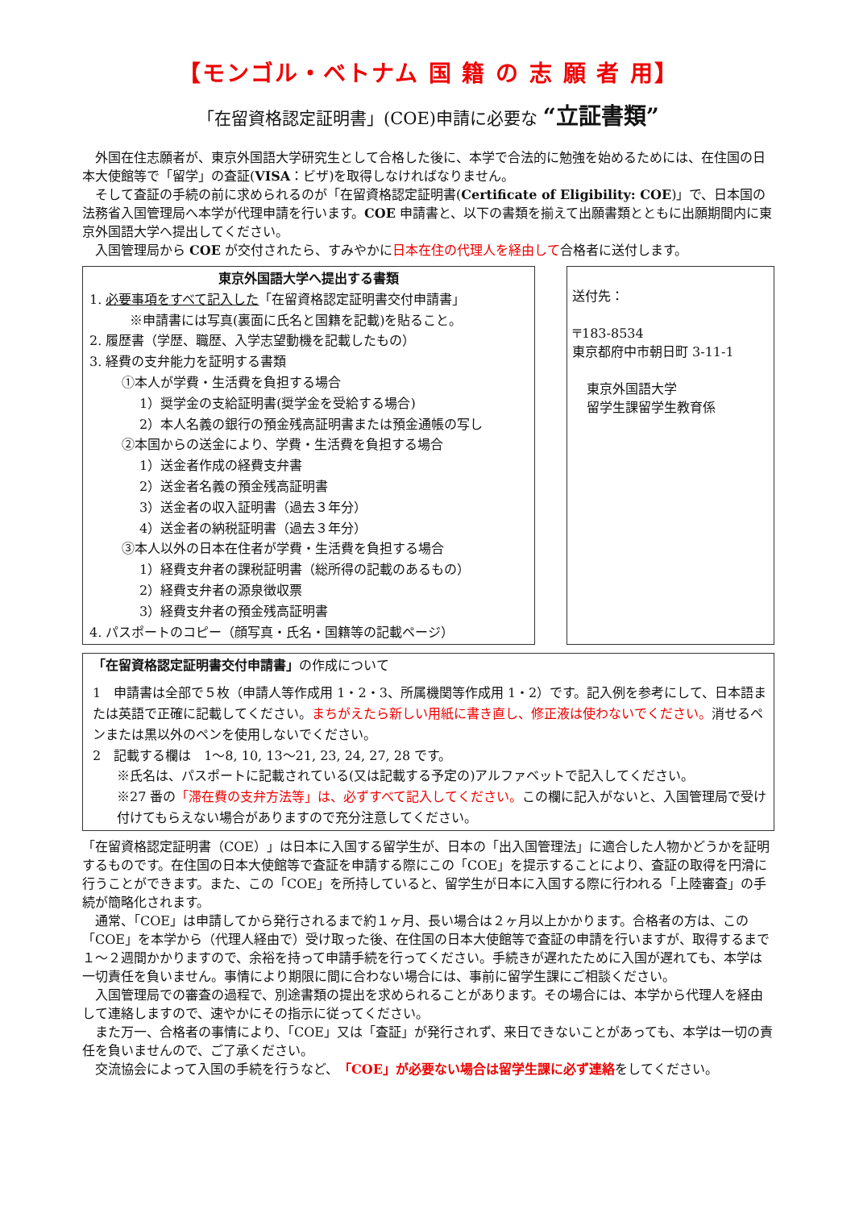【モンゴル・ベトナム 国 籍 の 志 願 者 用】
「在留資格認定証明書」(COE)申請に必要な “立証書類”
外国在住志願者が、東京外国語大学研究生として合格した後に、本学で合法的に勉強を始めるためには、在住国の日本大使館等で「留学」の査証(VISA：ビザ)を取得しなければなりません。
そして査証の手続の前に求められるのが「在留資格認定証明書(Certificate of Eligibility: COE)」で、日本国の法務省入国管理局へ本学が代理申請を行います。COE 申請書と、以下の書類を揃えて出願書類とともに出願期間内に東京外国語大学へ提出してください。
入国管理局から COE が交付されたら、すみやかに日本在住の代理人を経由して合格者に送付します。
東京外国語大学へ提出する書類
1. 必要事項をすべて記入した「在留資格認定証明書交付申請書」
※申請書には写真(裏面に氏名と国籍を記載)を貼ること。
2. 履歴書（学歴、職歴、入学志望動機を記載したもの）
3. 経費の支弁能力を証明する書類
①本人が学費・生活費を負担する場合
1）奨学金の支給証明書(奨学金を受給する場合)
2）本人名義の銀行の預金残高証明書または預金通帳の写し
②本国からの送金により、学費・生活費を負担する場合
1）送金者作成の経費支弁書
2）送金者名義の預金残高証明書
3）送金者の収入証明書（過去３年分）
4）送金者の納税証明書（過去３年分）
③本人以外の日本在住者が学費・生活費を負担する場合
1）経費支弁者の課税証明書（総所得の記載のあるもの）
2）経費支弁者の源泉徴収票
3）経費支弁者の預金残高証明書
4. パスポートのコピー（顔写真・氏名・国籍等の記載ページ）
送付先：
〒183-8534
東京都府中市朝日町 3-11-1
東京外国語大学
留学生課留学生教育係
「在留資格認定証明書交付申請書」の作成について
1　申請書は全部で５枚（申請人等作成用 1・2・3、所属機関等作成用 1・2）です。記入例を参考にして、日本語または英語で正確に記載してください。まちがえたら新しい用紙に書き直し、修正液は使わないでください。消せるペンまたは黒以外のペンを使用しないでください。
2　記載する欄は　1～8, 10, 13～21, 23, 24, 27, 28 です。
※氏名は、パスポートに記載されている(又は記載する予定の)アルファベットで記入してください。
※27 番の「滞在費の支弁方法等」は、必ずすべて記入してください。この欄に記入がないと、入国管理局で受け付けてもらえない場合がありますので充分注意してください。
「在留資格認定証明書（COE）」は日本に入国する留学生が、日本の「出入国管理法」に適合した人物かどうかを証明するものです。在住国の日本大使館等で査証を申請する際にこの「COE」を提示することにより、査証の取得を円滑に行うことができます。また、この「COE」を所持していると、留学生が日本に入国する際に行われる「上陸審査」の手続が簡略化されます。
通常、「COE」は申請してから発行されるまで約１ヶ月、長い場合は２ヶ月以上かかります。合格者の方は、この「COE」を本学から（代理人経由で）受け取った後、在住国の日本大使館等で査証の申請を行いますが、取得するまで１～２週間かかりますので、余裕を持って申請手続を行ってください。手続きが遅れたために入国が遅れても、本学は一切責任を負いません。事情により期限に間に合わない場合には、事前に留学生課にご相談ください。
入国管理局での審査の過程で、別途書類の提出を求められることがあります。その場合には、本学から代理人を経由して連絡しますので、速やかにその指示に従ってください。
また万一、合格者の事情により、「COE」又は「査証」が発行されず、来日できないことがあっても、本学は一切の責任を負いませんので、ご了承ください。
交流協会によって入国の手続を行うなど、「COE」が必要ない場合は留学生課に必ず連絡をしてください。